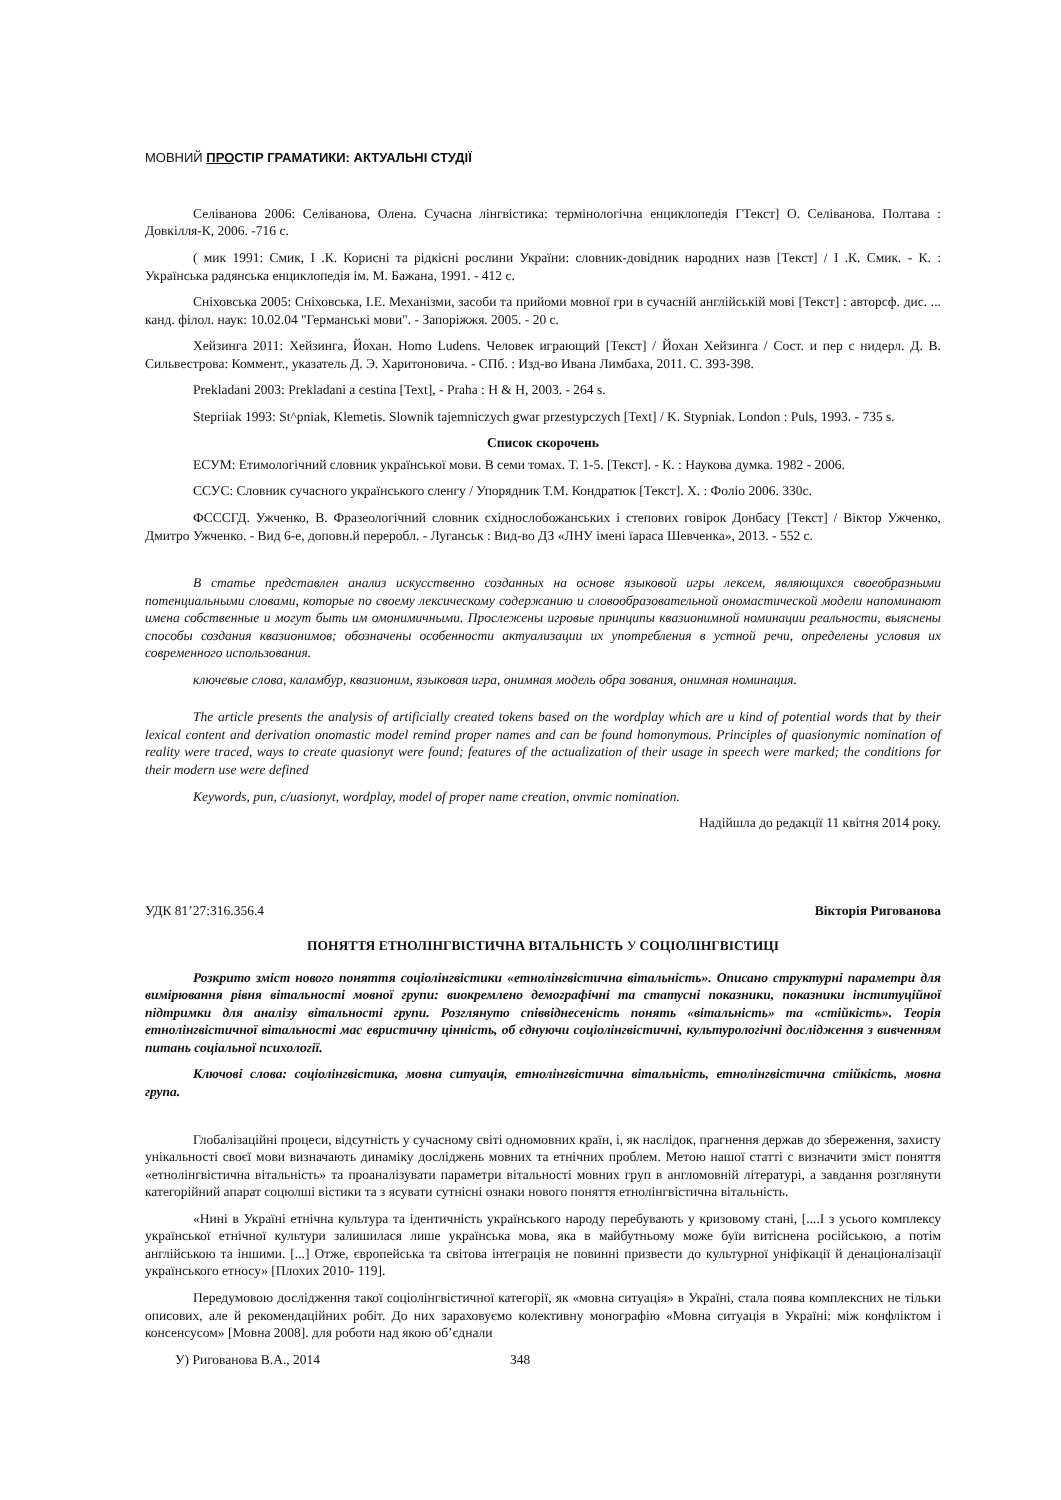МОВНИЙ ПРОСТІР ГРАМАТИКИ: АКТУАЛЬНІ СТУДІЇ
Селіванова 2006: Селіванова, Олена. Сучасна лінгвістика: термінологічна енциклопедія ГТекст] О. Селіванова. Полтава : Довкілля-К, 2006. -716 с.
( мик 1991: Смик, І .К. Корисні та рідкісні рослини України: словник-довідник народних назв [Текст] / І .К. Смик. - К. : Українська радянська енциклопедія ім. М. Бажана, 1991. - 412 с.
Сніховська 2005: Сніховська, І.Е. Механізми, засоби та прийоми мовної гри в сучасній англійській мові [Текст] : авторсф. дис. ... канд. філол. наук: 10.02.04 "Германські мови". - Запоріжжя. 2005. - 20 с.
Хейзинга 2011: Хейзинга, Йохан. Homo Ludens. Человек играющий [Текст] / Йохан Хейзинга / Сост. и пер с нидерл. Д. В. Сильвестрова: Коммент., указатель Д. Э. Харитоновича. - СПб. : Изд-во Ивана Лимбаха, 2011. С. 393-398.
Prekladani 2003: Prekladani a cestina [Text], - Praha : H & H, 2003. - 264 s.
Stepriiak 1993: St^pniak, Klemetis. Slownik tajemniczych gwar przestypczych [Text] / K. Stypniak. London : Puls, 1993. - 735 s.
Список скорочень
ЕСУМ: Етимологічний словник української мови. В семи томах. Т. 1-5. [Текст]. - К. : Наукова думка. 1982 - 2006.
ССУС: Словник сучасного українського сленгу / Упорядник Т.М. Кондратюк [Текст]. Х. : Фоліо 2006. 330с.
ФСССГД. Ужченко, В. Фразеологічний словник східнослобожанських і степових говірок Донбасу [Текст] / Віктор Ужченко, Дмитро Ужченко. - Вид 6-е, доповн.й переробл. - Луганськ : Вид-во ДЗ «ЛНУ імені їараса Шевченка», 2013. - 552 с.
В статье представлен анализ искусственно созданных на основе языковой игры лексем, являющихся своеобразными потенциальными словами, которые по своему лексическому содержанию и словообразовательной ономастической модели напоминают имена собственные и могут быть им омонимичными. Прослежены игровые принципы квазионимной номинации реальности, выяснены способы создания квазионимов; обозначены особенности актуализации их употребления в устной речи, определены условия их современного использования.
ключевые слова, каламбур, квазионим, языковая игра, онимная модель обра зования, онимная номинация.
The article presents the analysis of artificially created tokens based on the wordplay which are u kind of potential words that by their lexical content and derivation onomastic model remind proper names and can be found homonymous. Principles of quasionymic nomination of reality were traced, ways to create quasionyt were found; features of the actualization of their usage in speech were marked; the conditions for their modern use were defined
Keywords, pun, c/uasionyt, wordplay, model of proper name creation, onvmic nomination.
Надійшла до редакції 11 квітня 2014 року.
УДК 81’27:316.356.4 Вікторія Ригованова
ПОНЯТТЯ ЕТНОЛІНГВІСТИЧНА ВІТАЛЬНІСТЬ У СОЦІОЛІНГВІСТИЦІ
Розкрито зміст нового поняття соціолінгвістики «етнолінгвістична вітальність». Описано структурні параметри для вимірювання рівня вітальності мовної групи: виокремлено демографічні та статусні показники, показники інституційної підтримки для аналізу вітальності групи. Розглянуто співвіднесеність понять «вітальність» та «стійкість». Теорія етнолінгвістичної вітальності мас евристичну цінність, об єднуючи соціолінгвістичні, культурологічні дослідження з вивченням питань соціальної психології.
Ключові слова: соціолінгвістика, мовна ситуація, етнолінгвістична вітальність, етнолінгвістична стійкість, мовна група.
Глобалізаційні процеси, відсутність у сучасному світі одномовних країн, і, як наслідок, прагнення держав до збереження, захисту унікальності своєї мови визначають динаміку досліджень мовних та етнічних проблем. Метою нашої статті с визначити зміст поняття «етнолінгвістична вітальність» та проаналізувати параметри вітальності мовних груп в англомовній літературі, а завдання розглянути категорійний апарат соцюлші вістики та з ясувати сутнісні ознаки нового поняття етнолінгвістична вітальність.
«Нині в Україні етнічна культура та ідентичність українського народу перебувають у кризовому стані, [....І з усього комплексу української етнічної культури залишилася лише українська мова, яка в майбутньому може буїи витіснена російською, а потім англійською та іншими. [...] Отже, європейська та світова інтеграція не повинні призвести до культурної уніфікації й денаціоналізації українського етносу» [Плохих 2010- 119].
Передумовою дослідження такої соціолінгвістичної категорії, як «мовна ситуація» в Україні, стала поява комплексних не тільки описових, але й рекомендаційних робіт. До них зараховуємо колективну монографію «Мовна ситуація в Україні: між конфліктом і консенсусом» [Мовна 2008]. для роботи над якою об’єднали
У) Ригованова В.А., 2014 348